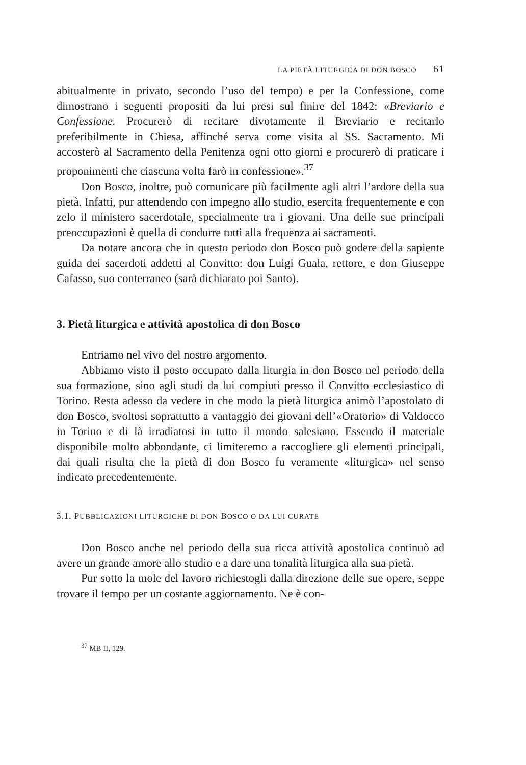LA PIETÀ LITURGICA DI DON BOSCO 61
abitualmente in privato, secondo l’uso del tempo) e per la Confessione, come dimostrano i seguenti propositi da lui presi sul finire del 1842: «Breviario e Confessione. Procurerò di recitare divotamente il Breviario e recitarlo preferibilmente in Chiesa, affinché serva come visita al SS. Sacramento. Mi accosterò al Sacramento della Penitenza ogni otto giorni e procurerò di praticare i proponimenti che ciascuna volta farò in confessione».<sup>37</sup>
Don Bosco, inoltre, può comunicare più facilmente agli altri l’ardore della sua pietà. Infatti, pur attendendo con impegno allo studio, esercita frequentemente e con zelo il ministero sacerdotale, specialmente tra i giovani. Una delle sue principali preoccupazioni è quella di condurre tutti alla frequenza ai sacramenti.
Da notare ancora che in questo periodo don Bosco può godere della sapiente guida dei sacerdoti addetti al Convitto: don Luigi Guala, rettore, e don Giuseppe Cafasso, suo conterraneo (sarà dichiarato poi Santo).
3. Pietà liturgica e attività apostolica di don Bosco
Entriamo nel vivo del nostro argomento.
Abbiamo visto il posto occupato dalla liturgia in don Bosco nel periodo della sua formazione, sino agli studi da lui compiuti presso il Convitto ecclesiastico di Torino. Resta adesso da vedere in che modo la pietà liturgica animò l’apostolato di don Bosco, svoltosi soprattutto a vantaggio dei giovani dell’«Oratorio» di Valdocco in Torino e di là irradiatosi in tutto il mondo salesiano. Essendo il materiale disponibile molto abbondante, ci limiteremo a raccogliere gli elementi principali, dai quali risulta che la pietà di don Bosco fu veramente «liturgica» nel senso indicato precedentemente.
3.1. PUBBLICAZIONI LITURGICHE DI DON BOSCO O DA LUI CURATE
Don Bosco anche nel periodo della sua ricca attività apostolica continuò ad avere un grande amore allo studio e a dare una tonalità liturgica alla sua pietà.
Pur sotto la mole del lavoro richiestogli dalla direzione delle sue opere, seppe trovare il tempo per un costante aggiornamento. Ne è con-
<sup>37</sup> MB II, 129.